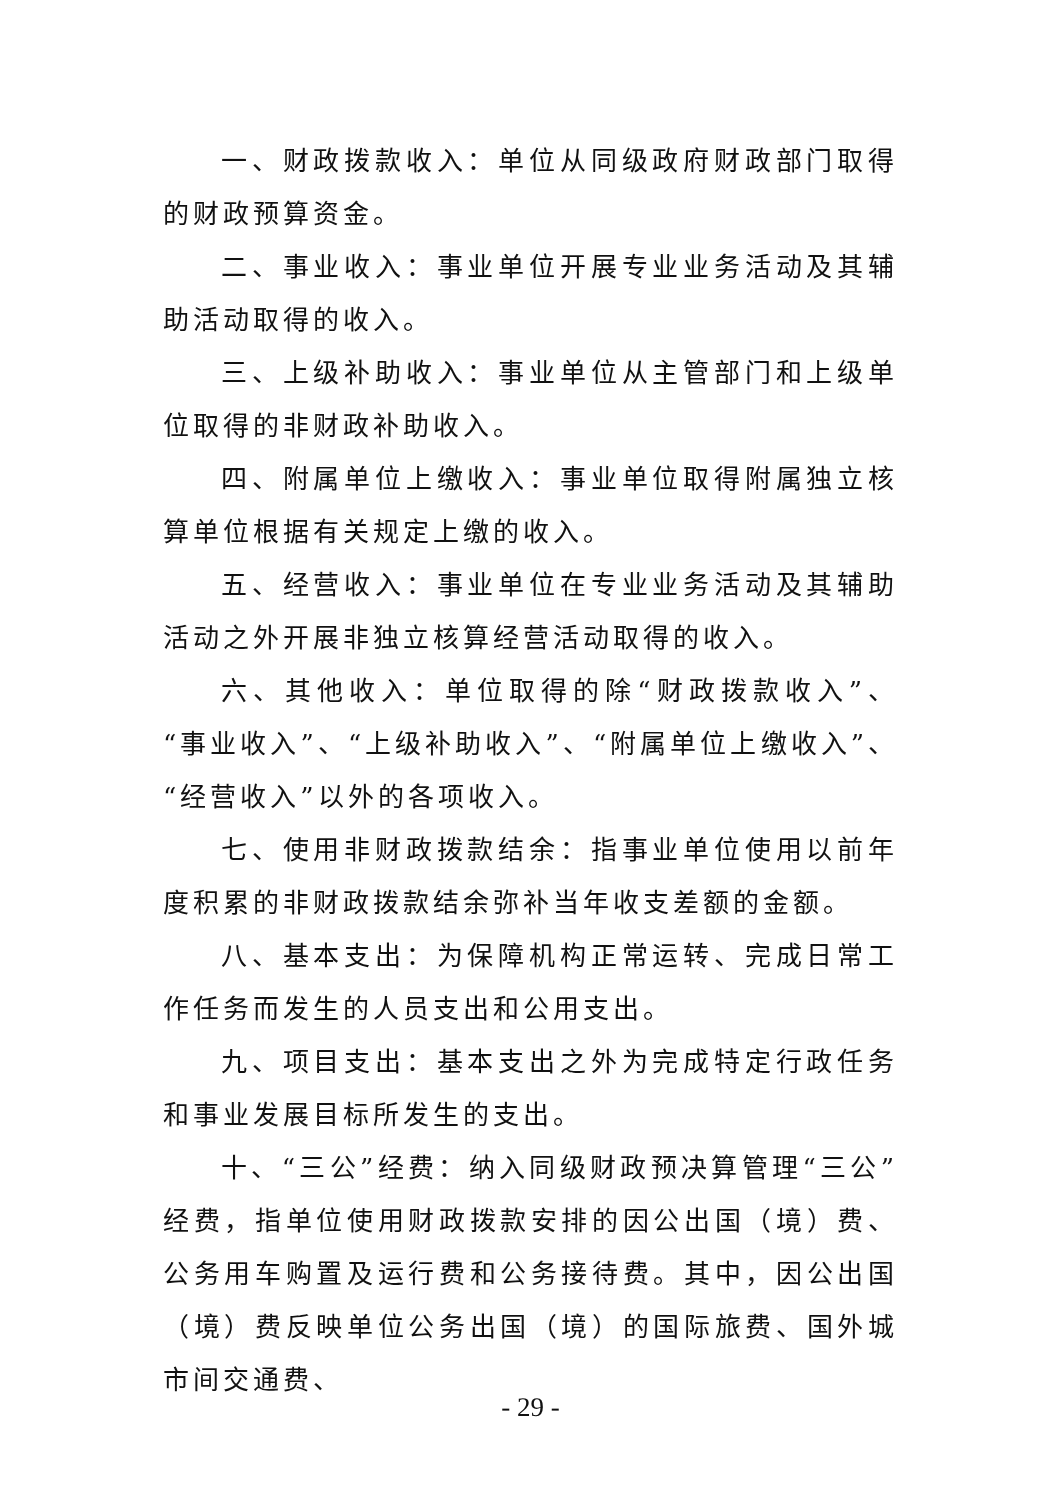一、财政拨款收入：单位从同级政府财政部门取得的财政预算资金。
二、事业收入：事业单位开展专业业务活动及其辅助活动取得的收入。
三、上级补助收入：事业单位从主管部门和上级单位取得的非财政补助收入。
四、附属单位上缴收入：事业单位取得附属独立核算单位根据有关规定上缴的收入。
五、经营收入：事业单位在专业业务活动及其辅助活动之外开展非独立核算经营活动取得的收入。
六、其他收入：单位取得的除“财政拨款收入”、“事业收入”、“上级补助收入”、“附属单位上缴收入”、“经营收入”以外的各项收入。
七、使用非财政拨款结余：指事业单位使用以前年度积累的非财政拨款结余弥补当年收支差额的金额。
八、基本支出：为保障机构正常运转、完成日常工作任务而发生的人员支出和公用支出。
九、项目支出：基本支出之外为完成特定行政任务和事业发展目标所发生的支出。
十、“三公”经费：纳入同级财政预决算管理“三公”经费，指单位使用财政拨款安排的因公出国（境）费、公务用车购置及运行费和公务接待费。其中，因公出国（境）费反映单位公务出国（境）的国际旅费、国外城市间交通费、
- 29 -